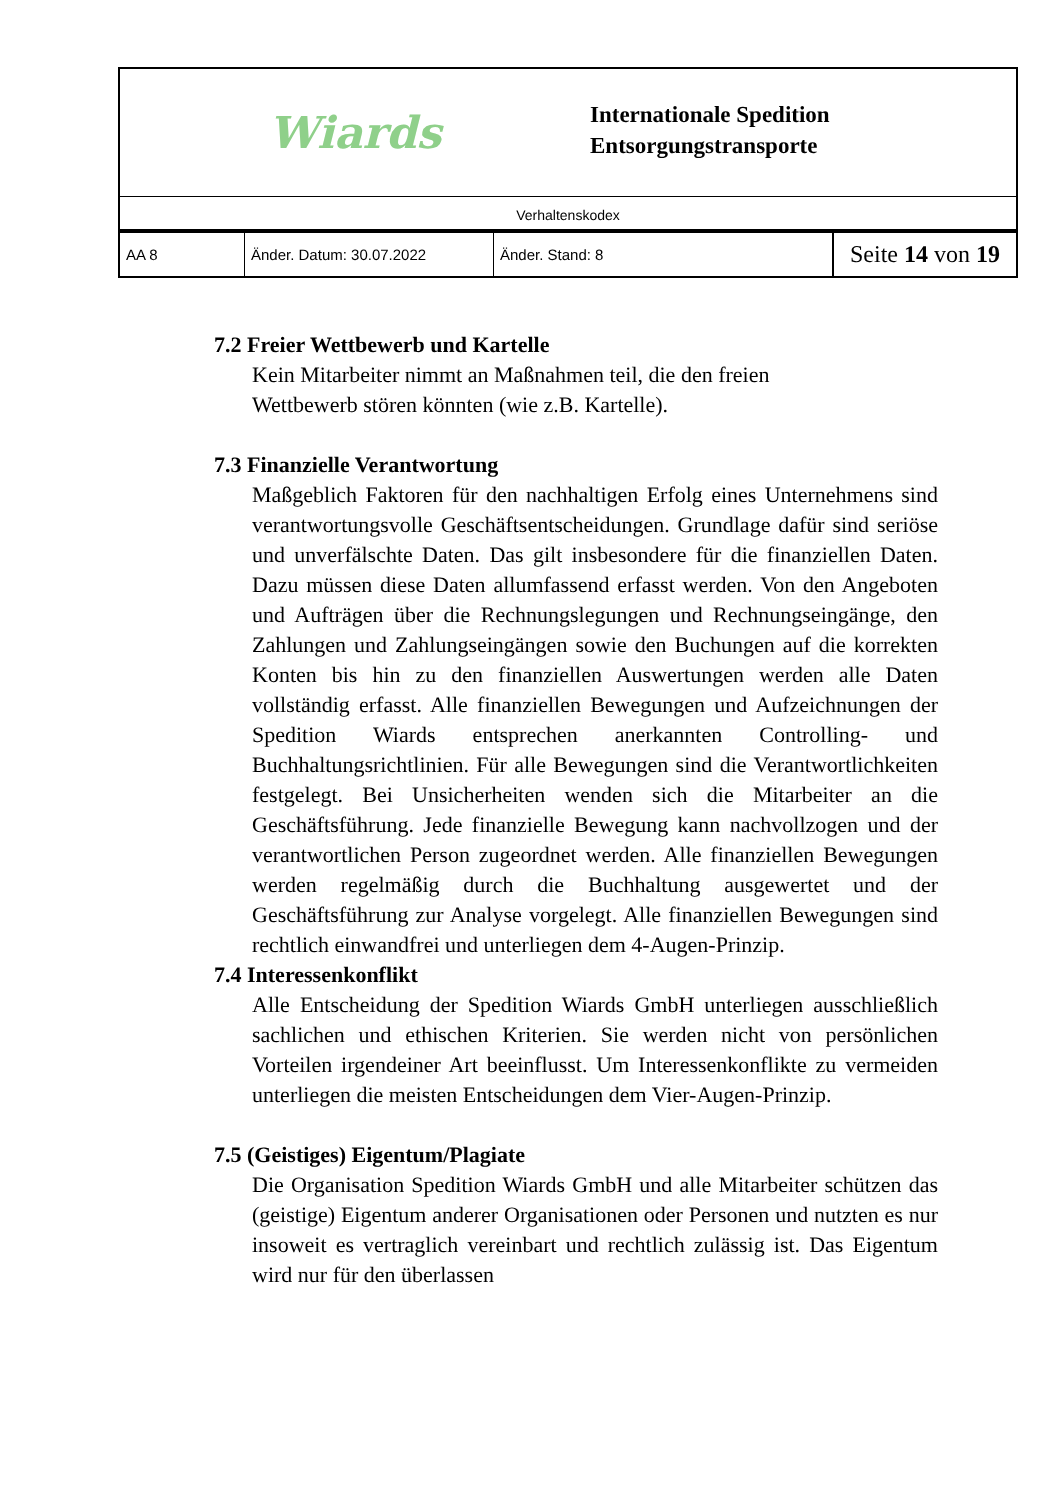Wiards
Internationale Spedition
Entsorgungstransporte
Verhaltenskodex
| AA 8 | Änder. Datum: 30.07.2022 | Änder. Stand: 8 | Seite 14 von 19 |
7.2 Freier Wettbewerb und Kartelle
Kein Mitarbeiter nimmt an Maßnahmen teil, die den freien
Wettbewerb stören könnten (wie z.B. Kartelle).
7.3 Finanzielle Verantwortung
Maßgeblich Faktoren für den nachhaltigen Erfolg eines Unternehmens sind verantwortungsvolle Geschäftsentscheidungen. Grundlage dafür sind seriöse und unverfälschte Daten. Das gilt insbesondere für die finanziellen Daten. Dazu müssen diese Daten allumfassend erfasst werden. Von den Angeboten und Aufträgen über die Rechnungslegungen und Rechnungseingänge, den Zahlungen und Zahlungseingängen sowie den Buchungen auf die korrekten Konten bis hin zu den finanziellen Auswertungen werden alle Daten vollständig erfasst. Alle finanziellen Bewegungen und Aufzeichnungen der Spedition Wiards entsprechen anerkannten Controlling- und Buchhaltungsrichtlinien. Für alle Bewegungen sind die Verantwortlichkeiten festgelegt. Bei Unsicherheiten wenden sich die Mitarbeiter an die Geschäftsführung. Jede finanzielle Bewegung kann nachvollzogen und der verantwortlichen Person zugeordnet werden. Alle finanziellen Bewegungen werden regelmäßig durch die Buchhaltung ausgewertet und der Geschäftsführung zur Analyse vorgelegt. Alle finanziellen Bewegungen sind rechtlich einwandfrei und unterliegen dem 4-Augen-Prinzip.
7.4 Interessenkonflikt
Alle Entscheidung der Spedition Wiards GmbH unterliegen ausschließlich sachlichen und ethischen Kriterien. Sie werden nicht von persönlichen Vorteilen irgendeiner Art beeinflusst. Um Interessenkonflikte zu vermeiden unterliegen die meisten Entscheidungen dem Vier-Augen-Prinzip.
7.5 (Geistiges) Eigentum/Plagiate
Die Organisation Spedition Wiards GmbH und alle Mitarbeiter schützen das (geistige) Eigentum anderer Organisationen oder Personen und nutzten es nur insoweit es vertraglich vereinbart und rechtlich zulässig ist. Das Eigentum wird nur für den überlassen